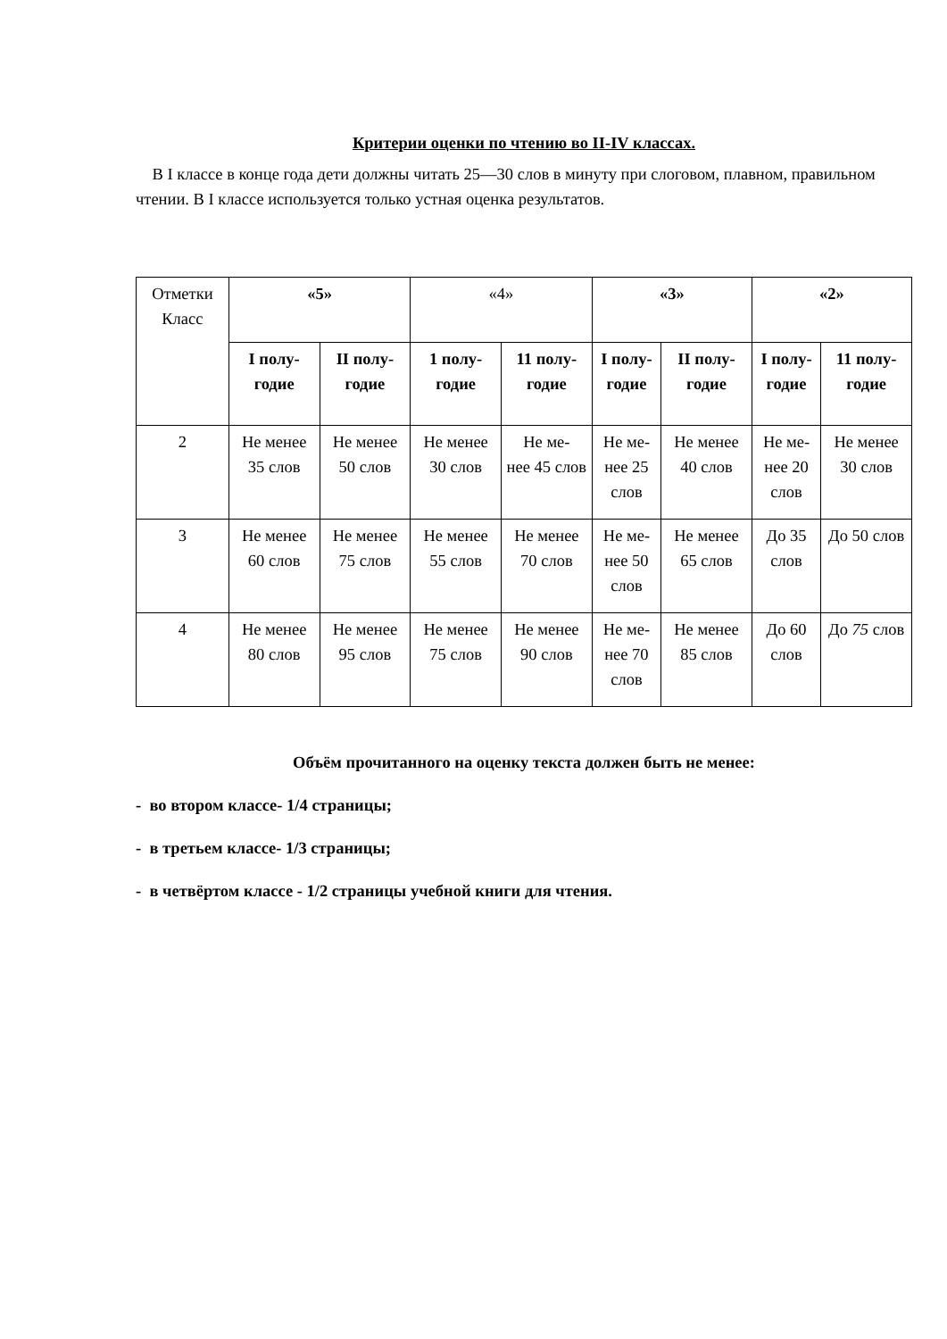Критерии оценки по чтению во II-IV классах.
В I классе в конце года дети должны читать 25—30 слов в минуту при слоговом, плавном, правильном чтении. В I классе используется только устная оценка результатов.
| Отметки Класс | «5» | | «4» | | «3» | | «2» | |
| | I полу- годие | II полу- годие | 1 полу- годие | 11 полу- годие | I полу- годие | II полу- годие | I полу- годие | 11 полу- годие |
| 2 | Не менее 35 слов | Не менее 50 слов | Не менее 30 слов | Не ме- нее 45 слов | Не ме- нее 25 слов | Не менее 40 слов | Не ме- нее 20 слов | Не менее 30 слов |
| 3 | Не менее 60 слов | Не менее 75 слов | Не менее 55 слов | Не менее 70 слов | Не ме- нее 50 слов | Не менее 65 слов | До 35 слов | До 50 слов |
| 4 | Не менее 80 слов | Не менее 95 слов | Не менее 75 слов | Не менее 90 слов | Не ме- нее 70 слов | Не менее 85 слов | До 60 слов | До 75 слов |
Объём прочитанного на оценку текста должен быть не менее:
- во втором классе- 1/4 страницы;
- в третьем классе- 1/3 страницы;
- в четвёртом классе - 1/2 страницы учебной книги для чтения.